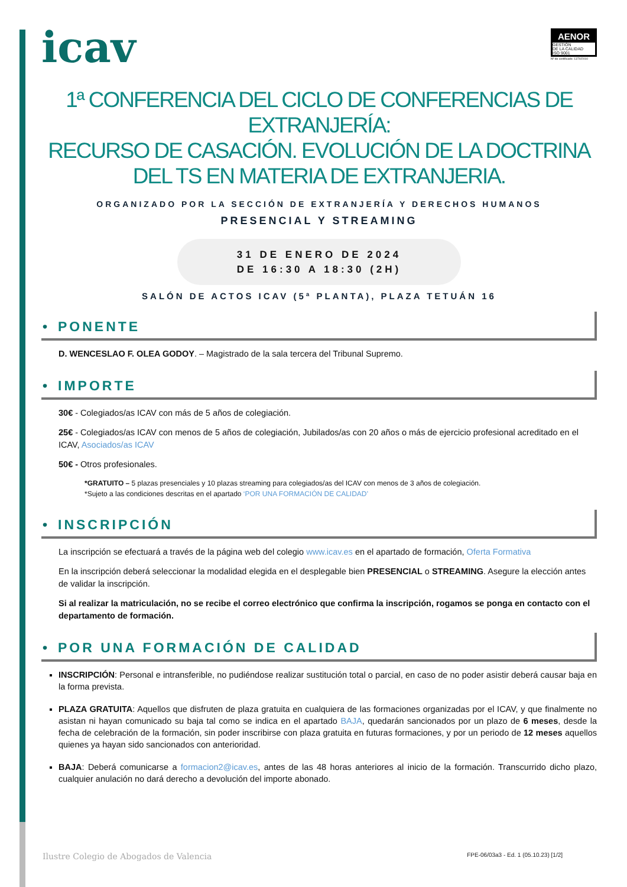icav
AENOR
GESTIÓN
DE LA CALIDAD
ISO 9001
Nº de certificado: 1370/2010
1ª CONFERENCIA DEL CICLO DE CONFERENCIAS DE EXTRANJERÍA:
RECURSO DE CASACIÓN. EVOLUCIÓN DE LA DOCTRINA DEL TS EN MATERIA DE EXTRANJERIA.
ORGANIZADO POR LA SECCIÓN DE EXTRANJERÍA Y DERECHOS HUMANOS
PRESENCIAL Y STREAMING
31 DE ENERO DE 2024
DE 16:30 A 18:30 (2H)
SALÓN DE ACTOS ICAV (5ª PLANTA), PLAZA TETUÁN 16
• PONENTE
D. WENCESLAO F. OLEA GODOY. – Magistrado de la sala tercera del Tribunal Supremo.
• IMPORTE
30€ - Colegiados/as ICAV con más de 5 años de colegiación.
25€ - Colegiados/as ICAV con menos de 5 años de colegiación, Jubilados/as con 20 años o más de ejercicio profesional acreditado en el ICAV, Asociados/as ICAV
50€ - Otros profesionales.
*GRATUITO – 5 plazas presenciales y 10 plazas streaming para colegiados/as del ICAV con menos de 3 años de colegiación.
*Sujeto a las condiciones descritas en el apartado ‘POR UNA FORMACIÓN DE CALIDAD’
• INSCRIPCIÓN
La inscripción se efectuará a través de la página web del colegio www.icav.es en el apartado de formación, Oferta Formativa
En la inscripción deberá seleccionar la modalidad elegida en el desplegable bien PRESENCIAL o STREAMING. Asegure la elección antes de validar la inscripción.
Si al realizar la matriculación, no se recibe el correo electrónico que confirma la inscripción, rogamos se ponga en contacto con el departamento de formación.
• POR UNA FORMACIÓN DE CALIDAD
INSCRIPCIÓN: Personal e intransferible, no pudiéndose realizar sustitución total o parcial, en caso de no poder asistir deberá causar baja en la forma prevista.
PLAZA GRATUITA: Aquellos que disfruten de plaza gratuita en cualquiera de las formaciones organizadas por el ICAV, y que finalmente no asistan ni hayan comunicado su baja tal como se indica en el apartado BAJA, quedarán sancionados por un plazo de 6 meses, desde la fecha de celebración de la formación, sin poder inscribirse con plaza gratuita en futuras formaciones, y por un periodo de 12 meses aquellos quienes ya hayan sido sancionados con anterioridad.
BAJA: Deberá comunicarse a formacion2@icav.es, antes de las 48 horas anteriores al inicio de la formación. Transcurrido dicho plazo, cualquier anulación no dará derecho a devolución del importe abonado.
Ilustre Colegio de Abogados de Valencia FPE-06/03a3 - Ed. 1 (05.10.23) [1/2]